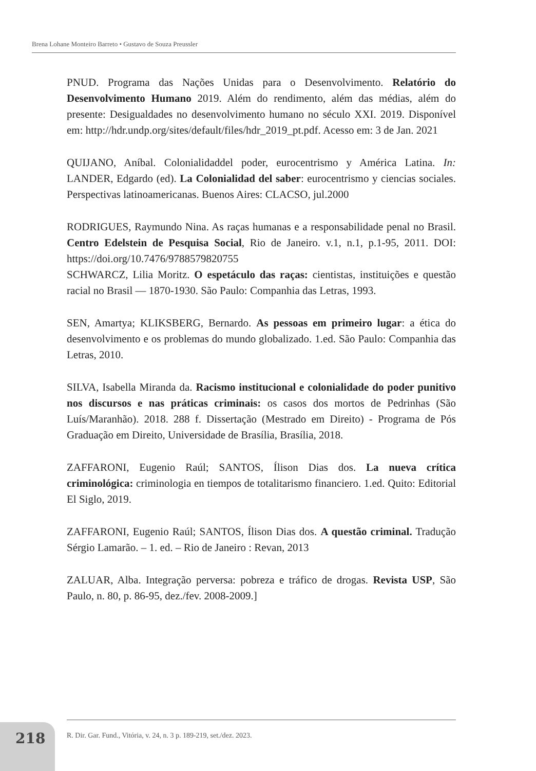Brena Lohane Monteiro Barreto • Gustavo de Souza Preussler
PNUD. Programa das Nações Unidas para o Desenvolvimento. Relatório do Desenvolvimento Humano 2019. Além do rendimento, além das médias, além do presente: Desigualdades no desenvolvimento humano no século XXI. 2019. Disponível em: http://hdr.undp.org/sites/default/files/hdr_2019_pt.pdf. Acesso em: 3 de Jan. 2021
QUIJANO, Aníbal. Colonialidaddel poder, eurocentrismo y América Latina. In: LANDER, Edgardo (ed). La Colonialidad del saber: eurocentrismo y ciencias sociales. Perspectivas latinoamericanas. Buenos Aires: CLACSO, jul.2000
RODRIGUES, Raymundo Nina. As raças humanas e a responsabilidade penal no Brasil. Centro Edelstein de Pesquisa Social, Rio de Janeiro. v.1, n.1, p.1-95, 2011. DOI: https://doi.org/10.7476/9788579820755
SCHWARCZ, Lilia Moritz. O espetáculo das raças: cientistas, instituições e questão racial no Brasil — 1870-1930. São Paulo: Companhia das Letras, 1993.
SEN, Amartya; KLIKSBERG, Bernardo. As pessoas em primeiro lugar: a ética do desenvolvimento e os problemas do mundo globalizado. 1.ed. São Paulo: Companhia das Letras, 2010.
SILVA, Isabella Miranda da. Racismo institucional e colonialidade do poder punitivo nos discursos e nas práticas criminais: os casos dos mortos de Pedrinhas (São Luís/Maranhão). 2018. 288 f. Dissertação (Mestrado em Direito) - Programa de Pós Graduação em Direito, Universidade de Brasília, Brasília, 2018.
ZAFFARONI, Eugenio Raúl; SANTOS, Ílison Dias dos. La nueva crítica criminológica: criminologia en tiempos de totalitarismo financiero. 1.ed. Quito: Editorial El Siglo, 2019.
ZAFFARONI, Eugenio Raúl; SANTOS, Ílison Dias dos. A questão criminal. Tradução Sérgio Lamarão. – 1. ed. – Rio de Janeiro : Revan, 2013
ZALUAR, Alba. Integração perversa: pobreza e tráfico de drogas. Revista USP, São Paulo, n. 80, p. 86-95, dez./fev. 2008-2009.]
218
R. Dir. Gar. Fund., Vitória, v. 24, n. 3 p. 189-219, set./dez. 2023.